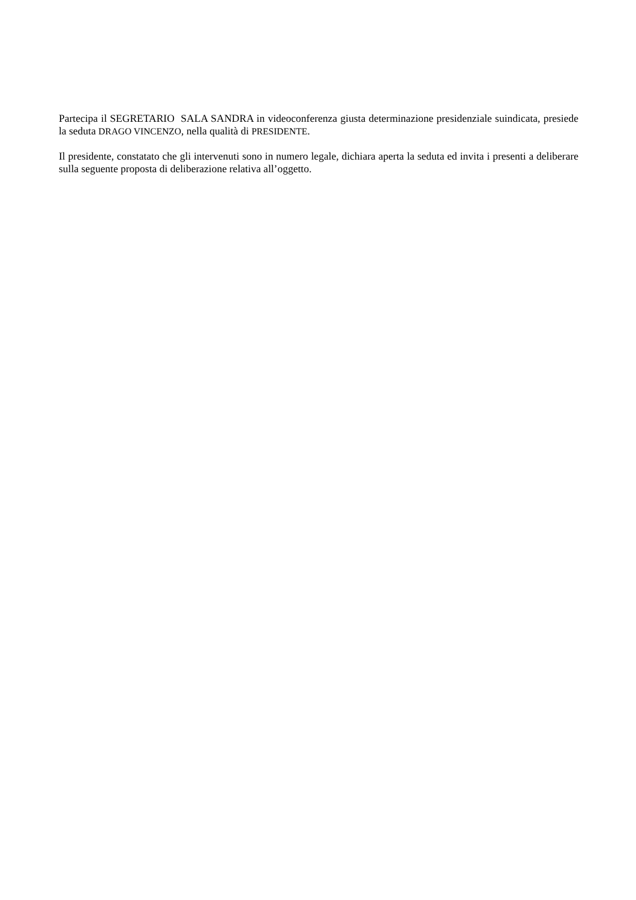Partecipa il SEGRETARIO SALA SANDRA in videoconferenza giusta determinazione presidenziale suindicata, presiede la seduta DRAGO VINCENZO, nella qualità di PRESIDENTE.
Il presidente, constatato che gli intervenuti sono in numero legale, dichiara aperta la seduta ed invita i presenti a deliberare sulla seguente proposta di deliberazione relativa all’oggetto.